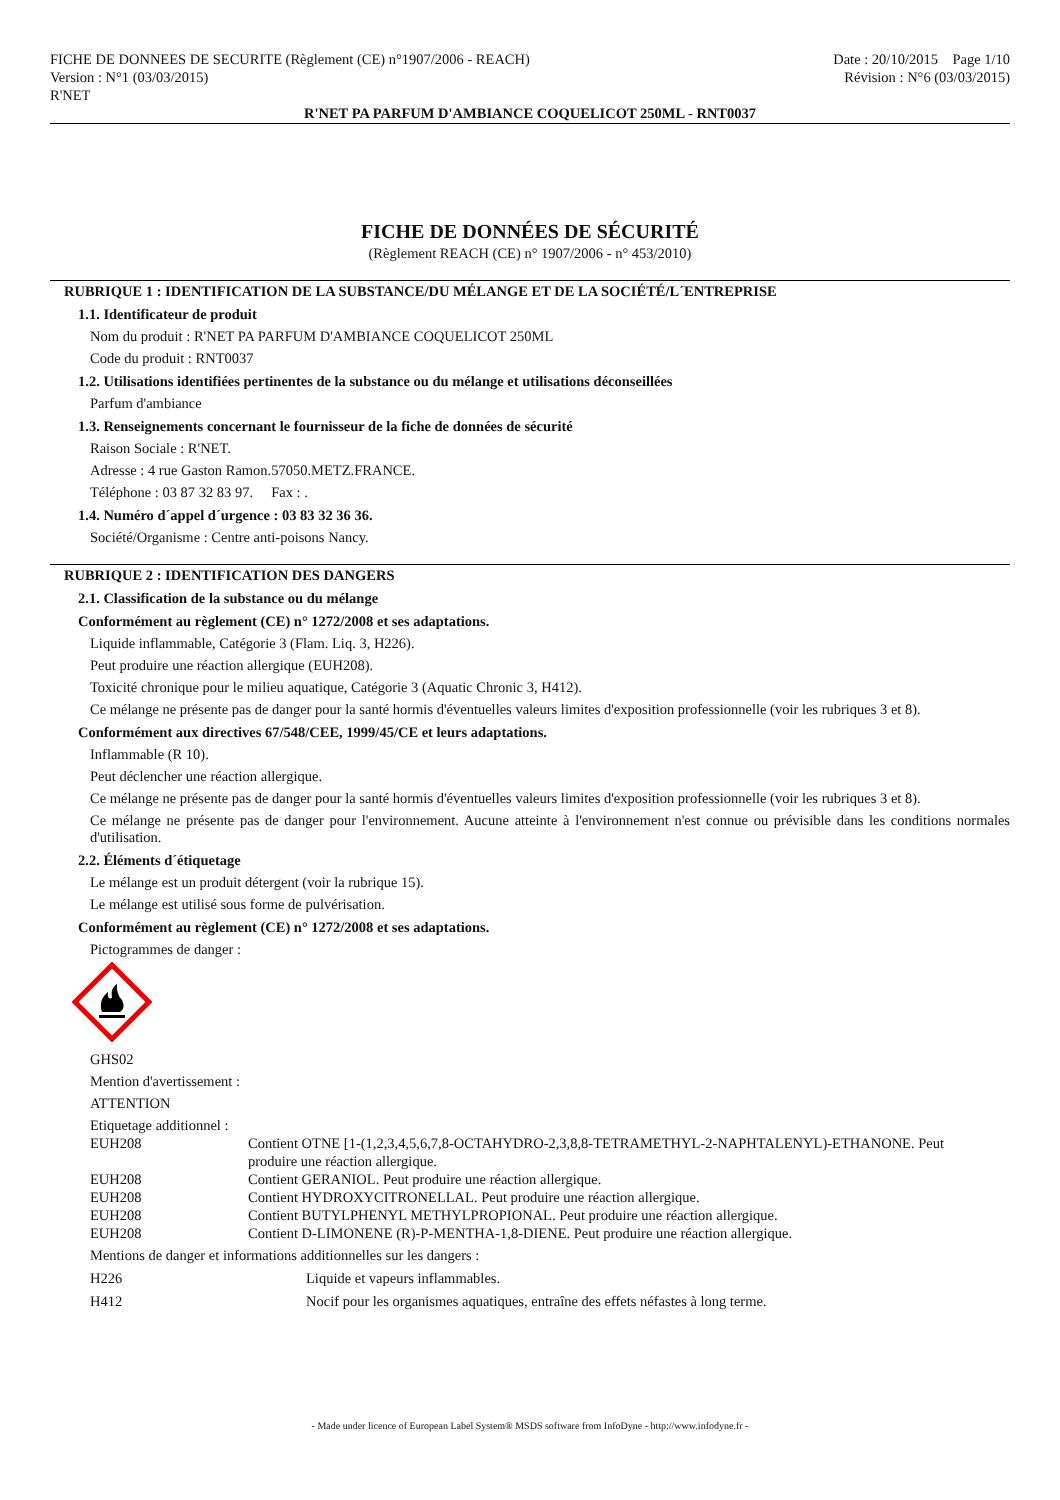FICHE DE DONNEES DE SECURITE (Règlement (CE) n°1907/2006 - REACH)
Version : N°1 (03/03/2015)
R'NET
Date : 20/10/2015 Page 1/10
Révision : N°6 (03/03/2015)
R'NET PA PARFUM D'AMBIANCE COQUELICOT 250ML - RNT0037
FICHE DE DONNÉES DE SÉCURITÉ
(Règlement REACH (CE) n° 1907/2006 - n° 453/2010)
RUBRIQUE 1 : IDENTIFICATION DE LA SUBSTANCE/DU MÉLANGE ET DE LA SOCIÉTÉ/L´ENTREPRISE
1.1. Identificateur de produit
Nom du produit : R'NET PA PARFUM D'AMBIANCE COQUELICOT 250ML
Code du produit : RNT0037
1.2. Utilisations identifiées pertinentes de la substance ou du mélange et utilisations déconseillées
Parfum d'ambiance
1.3. Renseignements concernant le fournisseur de la fiche de données de sécurité
Raison Sociale : R'NET.
Adresse : 4 rue Gaston Ramon.57050.METZ.FRANCE.
Téléphone : 03 87 32 83 97. Fax : .
1.4. Numéro d´appel d´urgence : 03 83 32 36 36.
Société/Organisme : Centre anti-poisons Nancy.
RUBRIQUE 2 : IDENTIFICATION DES DANGERS
2.1. Classification de la substance ou du mélange
Conformément au règlement (CE) n° 1272/2008 et ses adaptations.
Liquide inflammable, Catégorie 3 (Flam. Liq. 3, H226).
Peut produire une réaction allergique (EUH208).
Toxicité chronique pour le milieu aquatique, Catégorie 3 (Aquatic Chronic 3, H412).
Ce mélange ne présente pas de danger pour la santé hormis d'éventuelles valeurs limites d'exposition professionnelle (voir les rubriques 3 et 8).
Conformément aux directives 67/548/CEE, 1999/45/CE et leurs adaptations.
Inflammable (R 10).
Peut déclencher une réaction allergique.
Ce mélange ne présente pas de danger pour la santé hormis d'éventuelles valeurs limites d'exposition professionnelle (voir les rubriques 3 et 8).
Ce mélange ne présente pas de danger pour l'environnement. Aucune atteinte à l'environnement n'est connue ou prévisible dans les conditions normales d'utilisation.
2.2. Éléments d´étiquetage
Le mélange est un produit détergent (voir la rubrique 15).
Le mélange est utilisé sous forme de pulvérisation.
Conformément au règlement (CE) n° 1272/2008 et ses adaptations.
Pictogrammes de danger :
GHS02
Mention d'avertissement :
ATTENTION
Etiquetage additionnel :
| EUH208 | Contient OTNE [1-(1,2,3,4,5,6,7,8-OCTAHYDRO-2,3,8,8-TETRAMETHYL-2-NAPHTALENYL)-ETHANONE. Peut produire une réaction allergique. |
| EUH208 | Contient GERANIOL. Peut produire une réaction allergique. |
| EUH208 | Contient HYDROXYCITRONELLAL. Peut produire une réaction allergique. |
| EUH208 | Contient BUTYLPHENYL METHYLPROPIONAL. Peut produire une réaction allergique. |
| EUH208 | Contient D-LIMONENE (R)-P-MENTHA-1,8-DIENE. Peut produire une réaction allergique. |
Mentions de danger et informations additionnelles sur les dangers :
| H226 | Liquide et vapeurs inflammables. |
| H412 | Nocif pour les organismes aquatiques, entraîne des effets néfastes à long terme. |
- Made under licence of European Label System® MSDS software from InfoDyne - http://www.infodyne.fr -